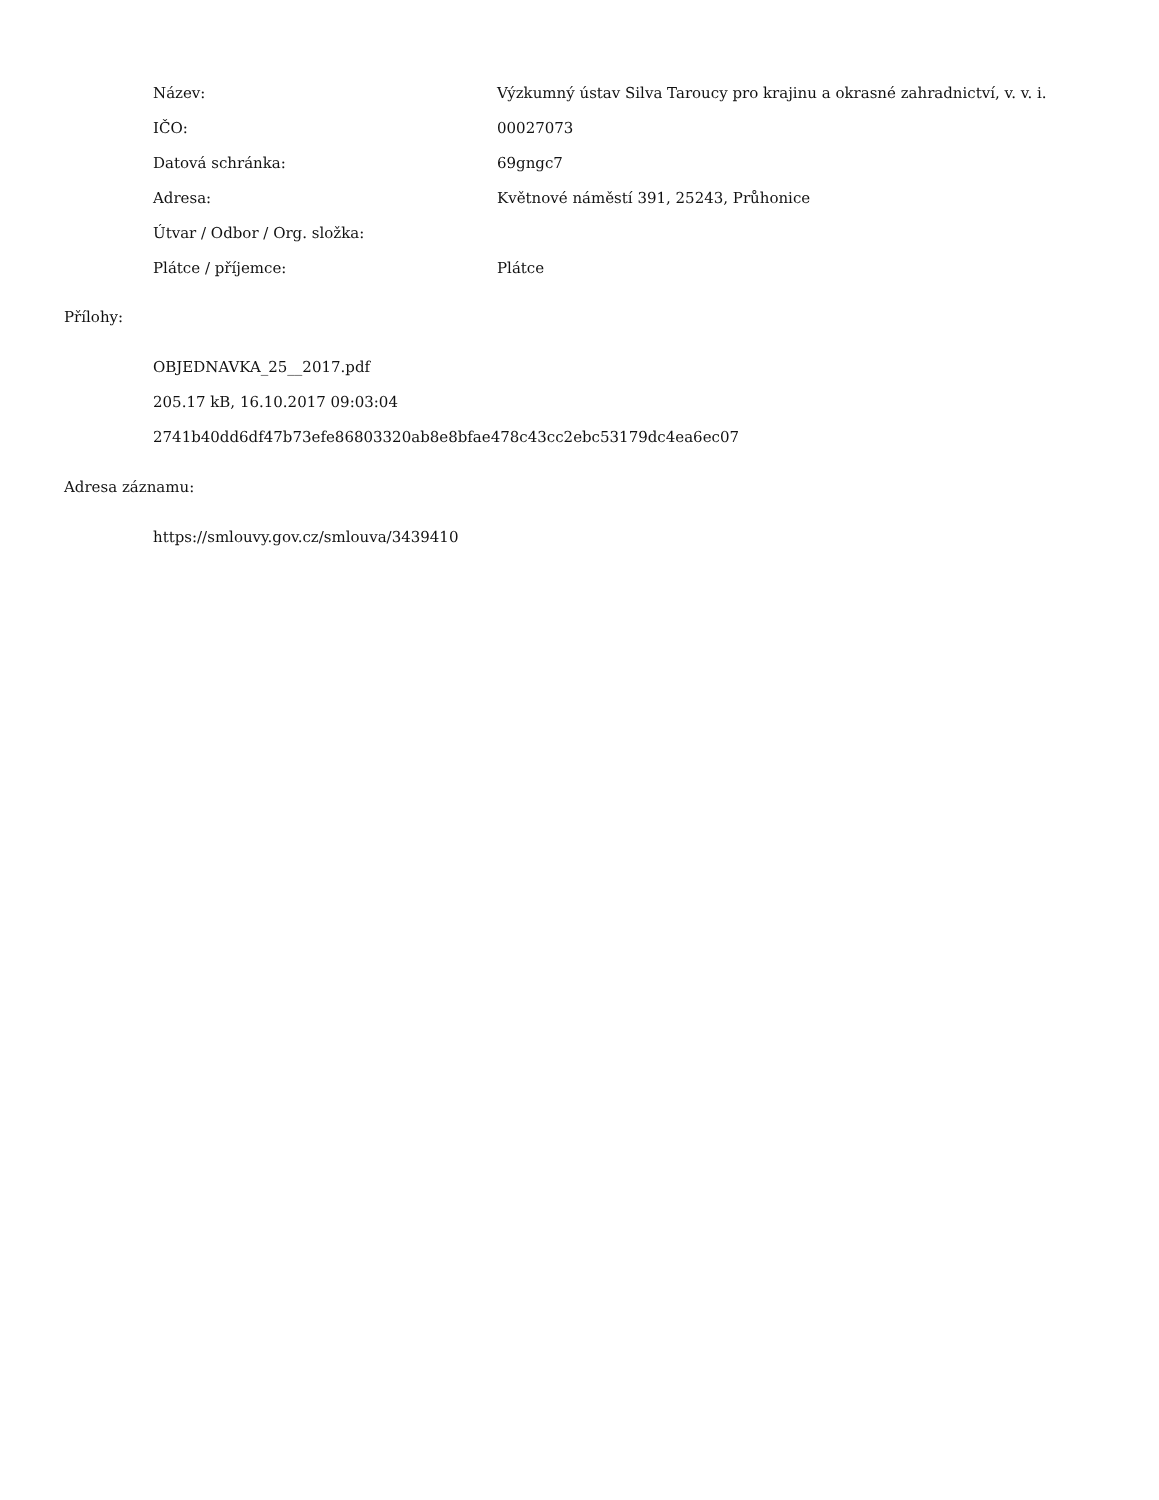| Název: | Výzkumný ústav Silva Taroucy pro krajinu a okrasné zahradnictví, v. v. i. |
| IČO: | 00027073 |
| Datová schránka: | 69gngc7 |
| Adresa: | Květnové náměstí 391, 25243, Průhonice |
| Útvar / Odbor / Org. složka: | |
| Plátce / příjemce: | Plátce |
Přílohy:
OBJEDNAVKA_25__2017.pdf
205.17 kB, 16.10.2017 09:03:04
2741b40dd6df47b73efe86803320ab8e8bfae478c43cc2ebc53179dc4ea6ec07
Adresa záznamu:
https://smlouvy.gov.cz/smlouva/3439410